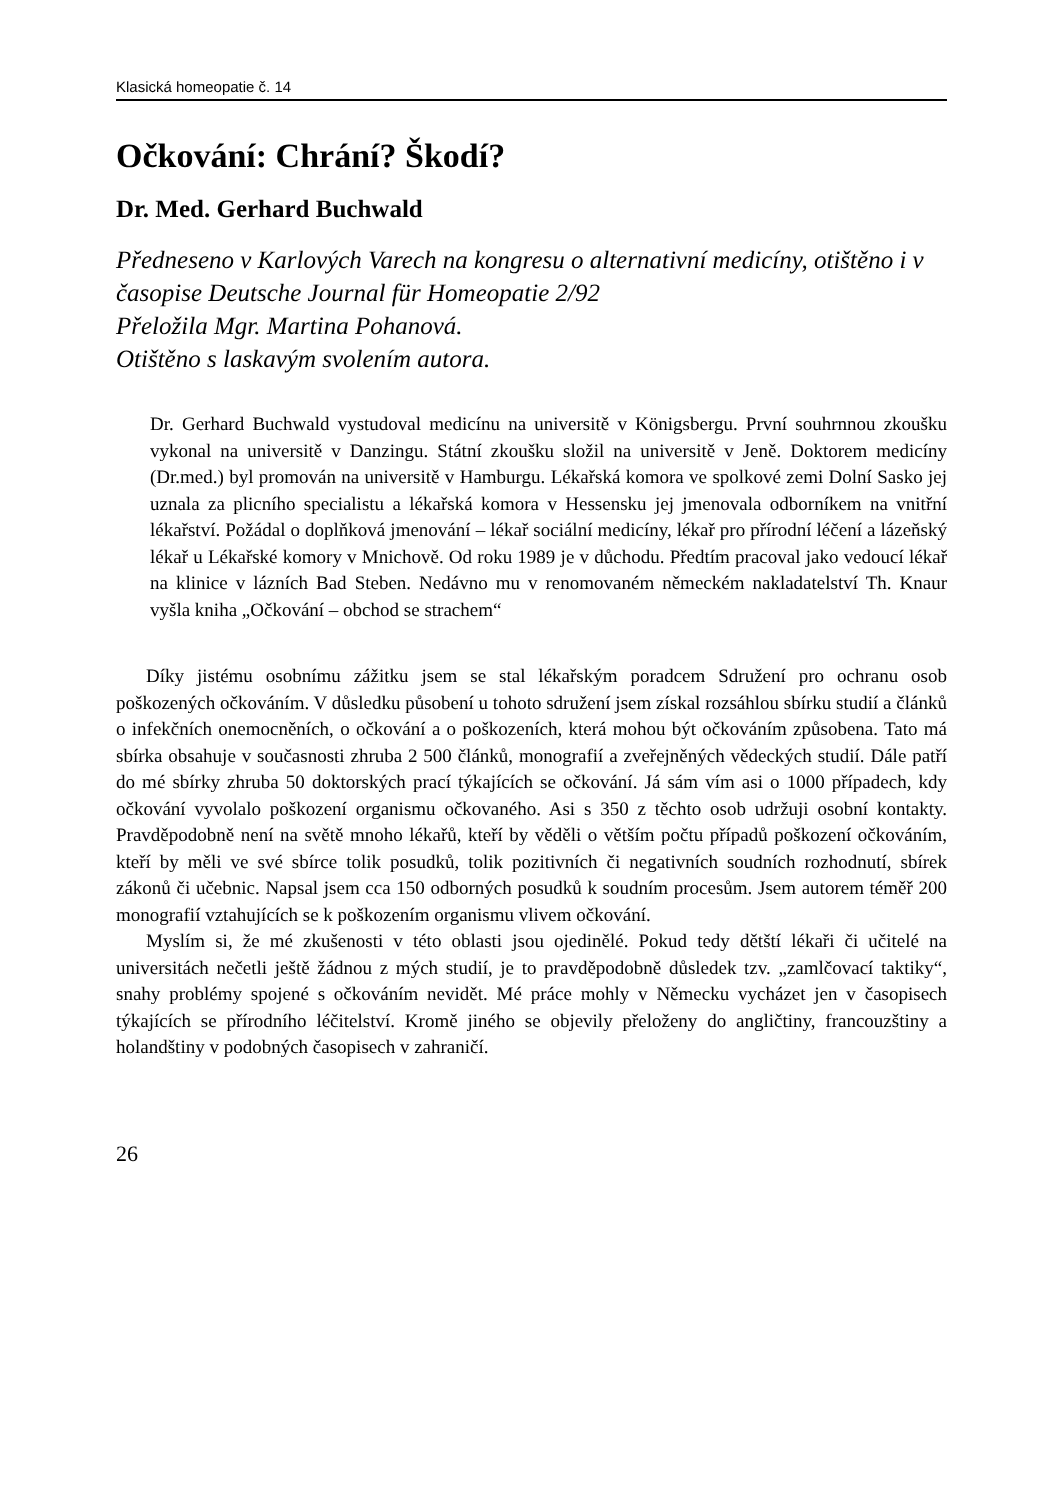Klasická homeopatie č. 14
Očkování: Chrání? Škodí?
Dr. Med. Gerhard Buchwald
Předneseno v Karlových Varech na kongresu o alternativní medicíny, otištěno i v časopise Deutsche Journal für Homeopatie 2/92
Přeložila Mgr. Martina Pohanová.
Otištěno s laskavým svolením autora.
Dr. Gerhard Buchwald vystudoval medicínu na universitě v Königsbergu. První souhrnnou zkoušku vykonal na universitě v Danzingu. Státní zkoušku složil na universitě v Jeně. Doktorem medicíny (Dr.med.) byl promován na universitě v Hamburgu. Lékařská komora ve spolkové zemi Dolní Sasko jej uznala za plicního specialistu a lékařská komora v Hessensku jej jmenovala odborníkem na vnitřní lékařství. Požádal o doplňková jmenování – lékař sociální medicíny, lékař pro přírodní léčení a lázeňský lékař u Lékařské komory v Mnichově. Od roku 1989 je v důchodu. Předtím pracoval jako vedoucí lékař na klinice v lázních Bad Steben. Nedávno mu v renomovaném německém nakladatelství Th. Knaur vyšla kniha „Očkování – obchod se strachem“
Díky jistému osobnímu zážitku jsem se stal lékařským poradcem Sdružení pro ochranu osob poškozených očkováním. V důsledku působení u tohoto sdružení jsem získal rozsáhlou sbírku studií a článků o infekčních onemocněních, o očkování a o poškozeních, která mohou být očkováním způsobena. Tato má sbírka obsahuje v současnosti zhruba 2 500 článků, monografií a zveřejněných vědeckých studií. Dále patří do mé sbírky zhruba 50 doktorských prací týkajících se očkování. Já sám vím asi o 1000 případech, kdy očkování vyvolalo poškození organismu očkovaného. Asi s 350 z těchto osob udržuji osobní kontakty. Pravděpodobně není na světě mnoho lékařů, kteří by věděli o větším počtu případů poškození očkováním, kteří by měli ve své sbírce tolik posudků, tolik pozitivních či negativních soudních rozhodnutí, sbírek zákonů či učebnic. Napsal jsem cca 150 odborných posudků k soudním procesům. Jsem autorem téměř 200 monografií vztahujících se k poškozením organismu vlivem očkování.
Myslím si, že mé zkušenosti v této oblasti jsou ojedinělé. Pokud tedy dětští lékaři či učitelé na universitách nečetli ještě žádnou z mých studií, je to pravděpodobně důsledek tzv. „zamlčovací taktiky“, snahy problémy spojené s očkováním nevidět. Mé práce mohly v Německu vycházet jen v časopisech týkajících se přírodního léčitelství. Kromě jiného se objevily přeloženy do angličtiny, francouzštiny a holandštiny v podobných časopisech v zahraničí.
26